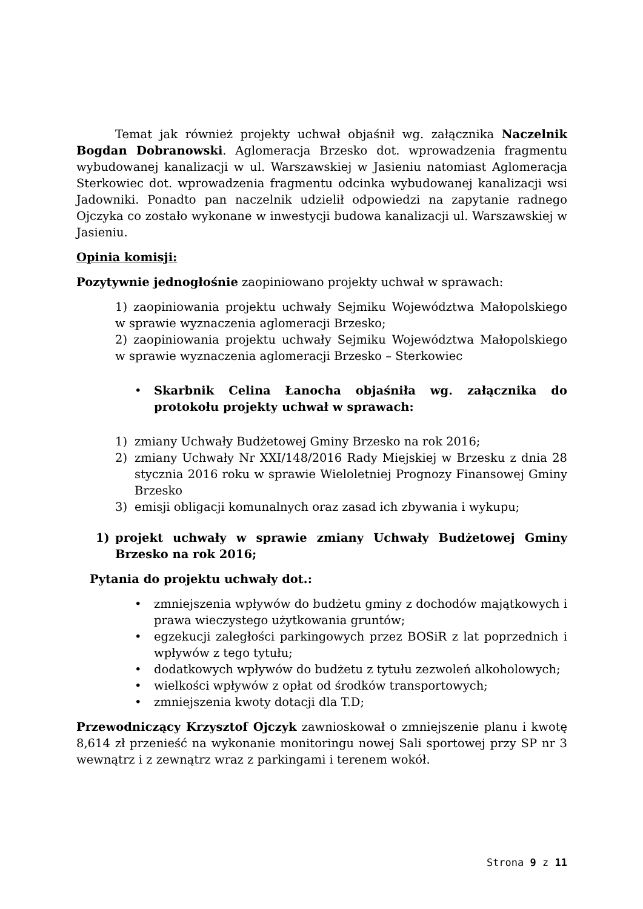Temat jak również projekty uchwał objaśnił wg. załącznika Naczelnik Bogdan Dobranowski. Aglomeracja Brzesko dot. wprowadzenia fragmentu wybudowanej kanalizacji w ul. Warszawskiej w Jasieniu natomiast Aglomeracja Sterkowiec dot. wprowadzenia fragmentu odcinka wybudowanej kanalizacji wsi Jadowniki. Ponadto pan naczelnik udzielił odpowiedzi na zapytanie radnego Ojczyka co zostało wykonane w inwestycji budowa kanalizacji ul. Warszawskiej w Jasieniu.
Opinia komisji:
Pozytywnie jednogłośnie zaopiniowano projekty uchwał w sprawach:
1) zaopiniowania projektu uchwały Sejmiku Województwa Małopolskiego w sprawie wyznaczenia aglomeracji Brzesko;
2) zaopiniowania projektu uchwały Sejmiku Województwa Małopolskiego w sprawie wyznaczenia aglomeracji Brzesko – Sterkowiec
• Skarbnik Celina Łanocha objaśniła wg. załącznika do protokołu projekty uchwał w sprawach:
1) zmiany Uchwały Budżetowej Gminy Brzesko na rok 2016;
2) zmiany Uchwały Nr XXI/148/2016 Rady Miejskiej w Brzesku z dnia 28 stycznia 2016 roku w sprawie Wieloletniej Prognozy Finansowej Gminy Brzesko
3) emisji obligacji komunalnych oraz zasad ich zbywania i wykupu;
1) projekt uchwały w sprawie zmiany Uchwały Budżetowej Gminy Brzesko na rok 2016;
Pytania do projektu uchwały dot.:
• zmniejszenia wpływów do budżetu gminy z dochodów majątkowych i prawa wieczystego użytkowania gruntów;
• egzekucji zaległości parkingowych przez BOSiR z lat poprzednich i wpływów z tego tytułu;
• dodatkowych wpływów do budżetu z tytułu zezwoleń alkoholowych;
• wielkości wpływów z opłat od środków transportowych;
• zmniejszenia kwoty dotacji dla T.D;
Przewodniczący Krzysztof Ojczyk zawnioskował o zmniejszenie planu i kwotę 8,614 zł przenieść na wykonanie monitoringu nowej Sali sportowej przy SP nr 3 wewnątrz i z zewnątrz wraz z parkingami i terenem wokół.
Strona 9 z 11